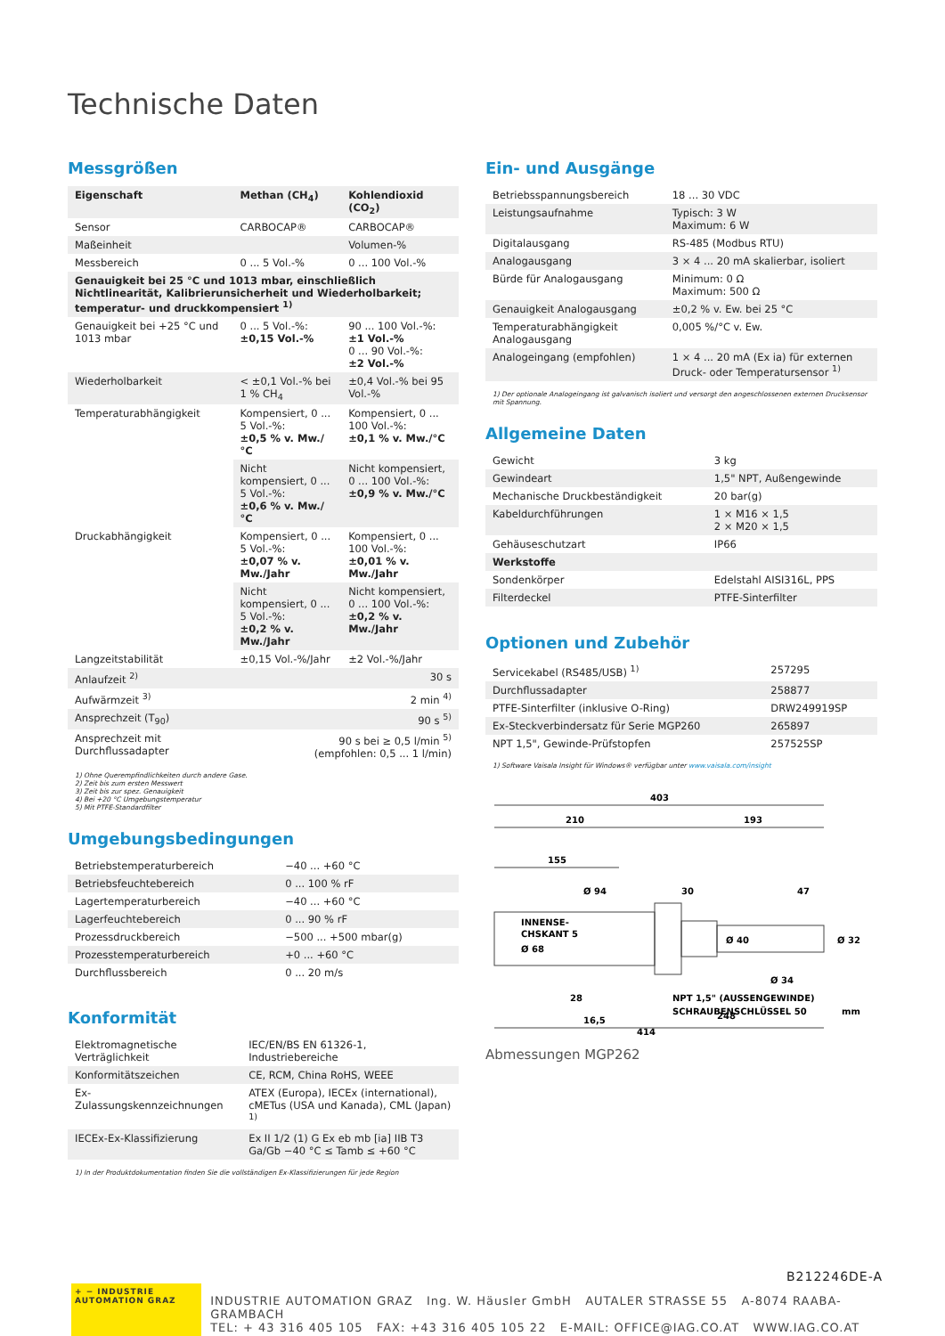Technische Daten
Messgrößen
| Eigenschaft | Methan (CH<sub>4</sub>) | Kohlendioxid (CO<sub>2</sub>) |
| --- | --- | --- |
| Sensor | CARBOCAP® | CARBOCAP® |
| Maßeinheit | | Volumen-% |
| Messbereich | 0 ... 5 Vol.-% | 0 ... 100 Vol.-% |
| Genauigkeit bei 25 °C und 1013 mbar, einschließlich Nichtlinearität, Kalibrierunsicherheit und Wiederholbarkeit; temperatur- und druckkompensiert <sup>1)</sup> | | |
| Genauigkeit bei +25 °C und 1013 mbar | 0 ... 5 Vol.-%: ±0,15 Vol.-% | 90 ... 100 Vol.-%: ±1 Vol.-% 0 ... 90 Vol.-%: ±2 Vol.-% |
| Wiederholbarkeit | < ±0,1 Vol.-% bei 1 % CH<sub>4</sub> | ±0,4 Vol.-% bei 95 Vol.-% |
| Temperaturabhängigkeit | Kompensiert, 0 ... 5 Vol.-%: ±0,5 % v. Mw./°C | Kompensiert, 0 ... 100 Vol.-%: ±0,1 % v. Mw./°C |
| | Nicht kompensiert, 0 ... 5 Vol.-%: ±0,6 % v. Mw./°C | Nicht kompensiert, 0 ... 100 Vol.-%: ±0,9 % v. Mw./°C |
| Druckabhängigkeit | Kompensiert, 0 ... 5 Vol.-%: ±0,07 % v. Mw./Jahr | Kompensiert, 0 ... 100 Vol.-%: ±0,01 % v. Mw./Jahr |
| | Nicht kompensiert, 0 ... 5 Vol.-%: ±0,2 % v. Mw./Jahr | Nicht kompensiert, 0 ... 100 Vol.-%: ±0,2 % v. Mw./Jahr |
| Langzeitstabilität | ±0,15 Vol.-%/Jahr | ±2 Vol.-%/Jahr |
| Anlaufzeit <sup>2)</sup> | 30 s | |
| Aufwärmzeit <sup>3)</sup> | 2 min <sup>4)</sup> | |
| Ansprechzeit (T<sub>90</sub>) | 90 s <sup>5)</sup> | |
| Ansprechzeit mit Durchflussadapter | 90 s bei ≥ 0,5 l/min <sup>5)</sup> (empfohlen: 0,5 ... 1 l/min) | |
1) Ohne Querempfindlichkeiten durch andere Gase.
2) Zeit bis zum ersten Messwert
3) Zeit bis zur spez. Genauigkeit
4) Bei +20 °C Umgebungstemperatur
5) Mit PTFE-Standardfilter
Umgebungsbedingungen
| Betriebstemperaturbereich | −40 ... +60 °C |
| Betriebsfeuchtebereich | 0 ... 100 % rF |
| Lagertemperaturbereich | −40 ... +60 °C |
| Lagerfeuchtebereich | 0 ... 90 % rF |
| Prozessdruckbereich | −500 ... +500 mbar(g) |
| Prozesstemperaturbereich | +0 ... +60 °C |
| Durchflussbereich | 0 ... 20 m/s |
Konformität
| Elektromagnetische Verträglichkeit | IEC/EN/BS EN 61326-1, Industriebereiche |
| Konformitätszeichen | CE, RCM, China RoHS, WEEE |
| Ex-Zulassungskennzeichnungen | ATEX (Europa), IECEx (international), cMETus (USA und Kanada), CML (Japan) <sup>1)</sup> |
| IECEx-Ex-Klassifizierung | Ex II 1/2 (1) G Ex eb mb [ia] IIB T3 Ga/Gb −40 °C ≤ Tamb ≤ +60 °C |
1) In der Produktdokumentation finden Sie die vollständigen Ex-Klassifizierungen für jede Region
Ein- und Ausgänge
| Betriebsspannungsbereich | 18 ... 30 VDC |
| Leistungsaufnahme | Typisch: 3 W Maximum: 6 W |
| Digitalausgang | RS-485 (Modbus RTU) |
| Analogausgang | 3 × 4 ... 20 mA skalierbar, isoliert |
| Bürde für Analogausgang | Minimum: 0 Ω Maximum: 500 Ω |
| Genauigkeit Analogausgang | ±0,2 % v. Ew. bei 25 °C |
| Temperaturabhängigkeit Analogausgang | 0,005 %/°C v. Ew. |
| Analogeingang (empfohlen) | 1 × 4 ... 20 mA (Ex ia) für externen Druck- oder Temperatursensor <sup>1)</sup> |
1) Der optionale Analogeingang ist galvanisch isoliert und versorgt den angeschlossenen externen Drucksensor mit Spannung.
Allgemeine Daten
| Gewicht | 3 kg |
| Gewindeart | 1,5" NPT, Außengewinde |
| Mechanische Druckbeständigkeit | 20 bar(g) |
| Kabeldurchführungen | 1 × M16 × 1,5 2 × M20 × 1,5 |
| Gehäuseschutzart | IP66 |
| Werkstoffe | |
| Sondenkörper | Edelstahl AISI316L, PPS |
| Filterdeckel | PTFE-Sinterfilter |
Optionen und Zubehör
| Servicekabel (RS485/USB) <sup>1)</sup> | 257295 |
| Durchflussadapter | 258877 |
| PTFE-Sinterfilter (inklusive O-Ring) | DRW249919SP |
| Ex-Steckverbindersatz für Serie MGP260 | 265897 |
| NPT 1,5", Gewinde-Prüfstopfen | 257525SP |
1) Software Vaisala Insight für Windows® verfügbar unter www.vaisala.com/insight
403
210
193
155
Ø 94
30
47
INNENSE-
CHSKANT 5
Ø 68
Ø 40
Ø 32
Ø 34
28
16,5
NPT 1,5" (AUSSENGEWINDE)
SCHRAUBENSCHLÜSSEL 50
248
414
mm
Abmessungen MGP262
B212246DE-A
+ − INDUSTRIE AUTOMATION GRAZ
INDUSTRIE AUTOMATION GRAZ Ing. W. Häusler GmbH AUTALER STRASSE 55 A-8074 RAABA-GRAMBACH
TEL: + 43 316 405 105 FAX: +43 316 405 105 22 E-MAIL: OFFICE@IAG.CO.AT WWW.IAG.CO.AT